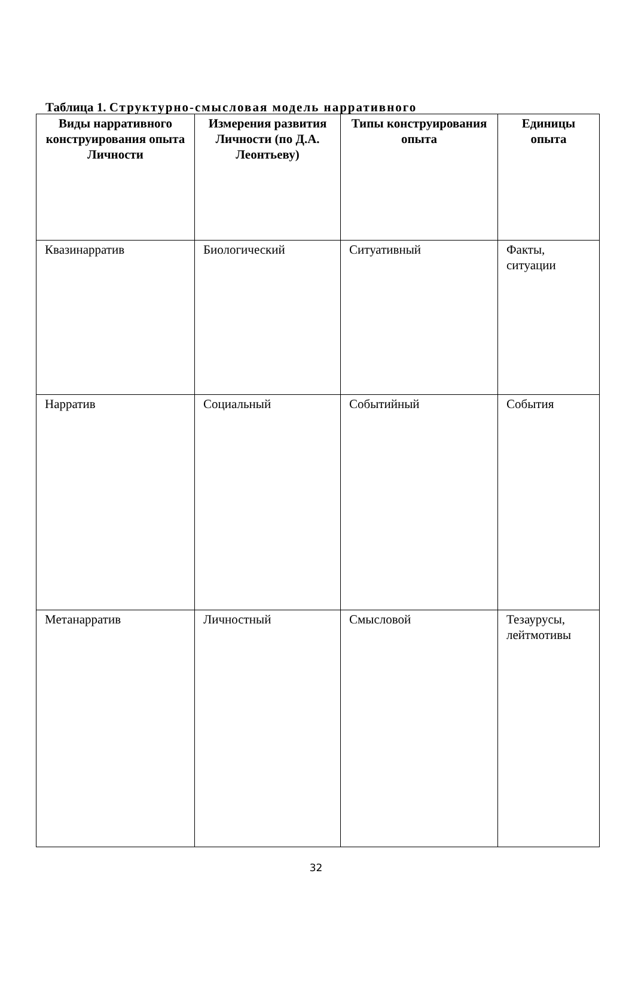Таблица 1. Структурно-смысловая модель нарративного
| Виды нарративного конструирования опыта Личности | Измерения развития Личности (по Д.А. Леонтьеву) | Типы конструирования опыта | Единицы опыта |
| --- | --- | --- | --- |
| Квазинарратив | Биологический | Ситуативный | Факты, ситуации |
| Нарратив | Социальный | Событийный | События |
| Метанарратив | Личностный | Смысловой | Тезаурусы, лейтмотивы |
32